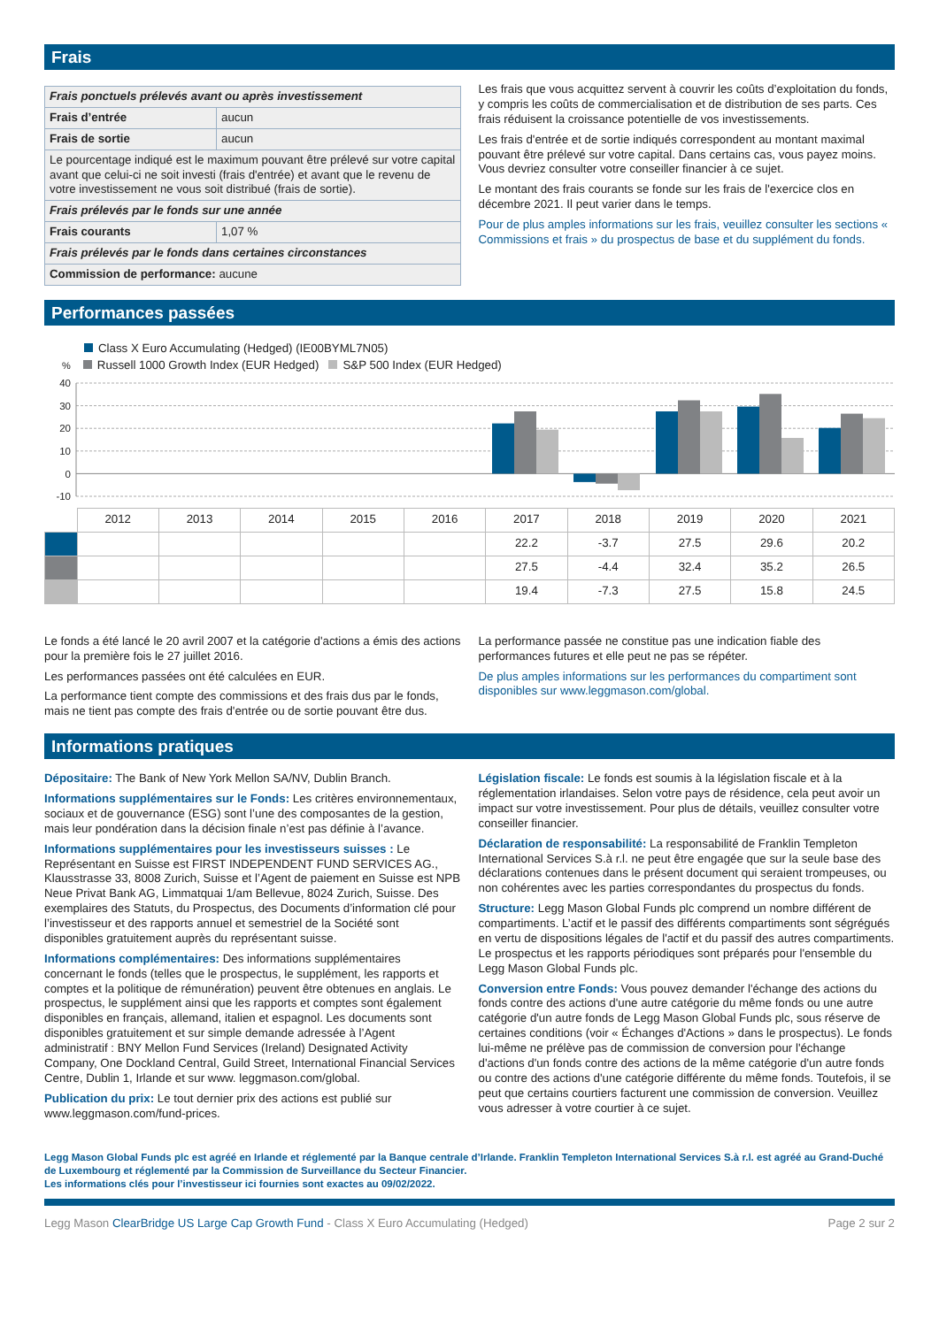Frais
| Frais ponctuels prélevés avant ou après investissement | |
| Frais d’entrée | aucun |
| Frais de sortie | aucun |
| Le pourcentage indiqué est le maximum pouvant être prélevé sur votre capital avant que celui-ci ne soit investi (frais d'entrée) et avant que le revenu de votre investissement ne vous soit distribué (frais de sortie). | |
| Frais prélevés par le fonds sur une année | |
| Frais courants | 1,07 % |
| Frais prélevés par le fonds dans certaines circonstances | |
| Commission de performance: aucune | |
Les frais que vous acquittez servent à couvrir les coûts d’exploitation du fonds, y compris les coûts de commercialisation et de distribution de ses parts. Ces frais réduisent la croissance potentielle de vos investissements.
Les frais d'entrée et de sortie indiqués correspondent au montant maximal pouvant être prélevé sur votre capital. Dans certains cas, vous payez moins. Vous devriez consulter votre conseiller financier à ce sujet.
Le montant des frais courants se fonde sur les frais de l'exercice clos en décembre 2021. Il peut varier dans le temps.
Pour de plus amples informations sur les frais, veuillez consulter les sections « Commissions et frais » du prospectus de base et du supplément du fonds.
Performances passées
Class X Euro Accumulating (Hedged) (IE00BYML7N05)
% Russell 1000 Growth Index (EUR Hedged) S&P 500 Index (EUR Hedged)
40
30
20
10
0
-10
| | 2012 | 2013 | 2014 | 2015 | 2016 | 2017 | 2018 | 2019 | 2020 | 2021 |
| --- | --- | --- | --- | --- | --- | --- | --- | --- | --- | --- |
| | | | | | | 22.2 | -3.7 | 27.5 | 29.6 | 20.2 |
| | | | | | | 27.5 | -4.4 | 32.4 | 35.2 | 26.5 |
| | | | | | | 19.4 | -7.3 | 27.5 | 15.8 | 24.5 |
Le fonds a été lancé le 20 avril 2007 et la catégorie d'actions a émis des actions pour la première fois le 27 juillet 2016.
Les performances passées ont été calculées en EUR.
La performance tient compte des commissions et des frais dus par le fonds, mais ne tient pas compte des frais d'entrée ou de sortie pouvant être dus.
La performance passée ne constitue pas une indication fiable des performances futures et elle peut ne pas se répéter.
De plus amples informations sur les performances du compartiment sont disponibles sur www.leggmason.com/global.
Informations pratiques
Dépositaire: The Bank of New York Mellon SA/NV, Dublin Branch.
Informations supplémentaires sur le Fonds: Les critères environnementaux, sociaux et de gouvernance (ESG) sont l’une des composantes de la gestion, mais leur pondération dans la décision finale n’est pas définie à l’avance.
Informations supplémentaires pour les investisseurs suisses : Le Représentant en Suisse est FIRST INDEPENDENT FUND SERVICES AG., Klausstrasse 33, 8008 Zurich, Suisse et l’Agent de paiement en Suisse est NPB Neue Privat Bank AG, Limmatquai 1/am Bellevue, 8024 Zurich, Suisse. Des exemplaires des Statuts, du Prospectus, des Documents d’information clé pour l’investisseur et des rapports annuel et semestriel de la Société sont disponibles gratuitement auprès du représentant suisse.
Informations complémentaires: Des informations supplémentaires concernant le fonds (telles que le prospectus, le supplément, les rapports et comptes et la politique de rémunération) peuvent être obtenues en anglais. Le prospectus, le supplément ainsi que les rapports et comptes sont également disponibles en français, allemand, italien et espagnol. Les documents sont disponibles gratuitement et sur simple demande adressée à l’Agent administratif : BNY Mellon Fund Services (Ireland) Designated Activity Company, One Dockland Central, Guild Street, International Financial Services Centre, Dublin 1, Irlande et sur www. leggmason.com/global.
Publication du prix: Le tout dernier prix des actions est publié sur www.leggmason.com/fund-prices.
Législation fiscale: Le fonds est soumis à la législation fiscale et à la réglementation irlandaises. Selon votre pays de résidence, cela peut avoir un impact sur votre investissement. Pour plus de détails, veuillez consulter votre conseiller financier.
Déclaration de responsabilité: La responsabilité de Franklin Templeton International Services S.à r.l. ne peut être engagée que sur la seule base des déclarations contenues dans le présent document qui seraient trompeuses, ou non cohérentes avec les parties correspondantes du prospectus du fonds.
Structure: Legg Mason Global Funds plc comprend un nombre différent de compartiments. L’actif et le passif des différents compartiments sont ségrégués en vertu de dispositions légales de l'actif et du passif des autres compartiments. Le prospectus et les rapports périodiques sont préparés pour l'ensemble du Legg Mason Global Funds plc.
Conversion entre Fonds: Vous pouvez demander l'échange des actions du fonds contre des actions d'une autre catégorie du même fonds ou une autre catégorie d'un autre fonds de Legg Mason Global Funds plc, sous réserve de certaines conditions (voir « Échanges d'Actions » dans le prospectus). Le fonds lui-même ne prélève pas de commission de conversion pour l'échange d'actions d'un fonds contre des actions de la même catégorie d'un autre fonds ou contre des actions d'une catégorie différente du même fonds. Toutefois, il se peut que certains courtiers facturent une commission de conversion. Veuillez vous adresser à votre courtier à ce sujet.
Legg Mason Global Funds plc est agréé en Irlande et réglementé par la Banque centrale d’Irlande. Franklin Templeton International Services S.à r.l. est agréé au Grand-Duché de Luxembourg et réglementé par la Commission de Surveillance du Secteur Financier.
Les informations clés pour l’investisseur ici fournies sont exactes au 09/02/2022.
Legg Mason ClearBridge US Large Cap Growth Fund - Class X Euro Accumulating (Hedged) Page 2 sur 2